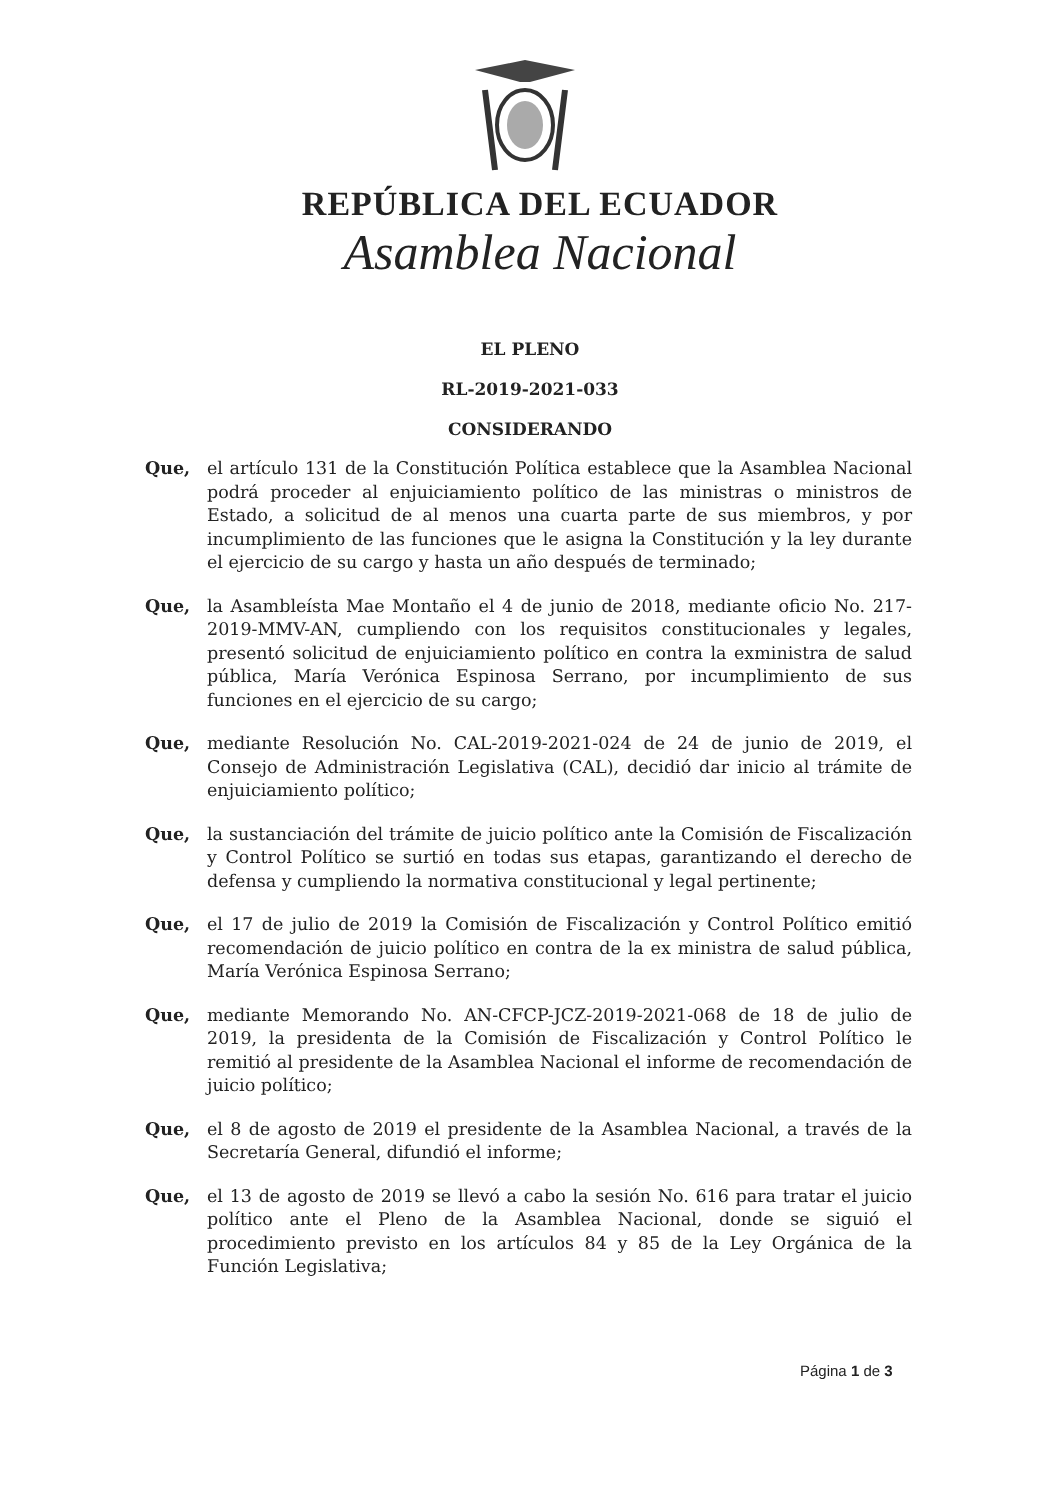REPÚBLICA DEL ECUADOR
Asamblea Nacional
EL PLENO
RL-2019-2021-033
CONSIDERANDO
Que, el artículo 131 de la Constitución Política establece que la Asamblea Nacional podrá proceder al enjuiciamiento político de las ministras o ministros de Estado, a solicitud de al menos una cuarta parte de sus miembros, y por incumplimiento de las funciones que le asigna la Constitución y la ley durante el ejercicio de su cargo y hasta un año después de terminado;
Que, la Asambleísta Mae Montaño el 4 de junio de 2018, mediante oficio No. 217-2019-MMV-AN, cumpliendo con los requisitos constitucionales y legales, presentó solicitud de enjuiciamiento político en contra la exministra de salud pública, María Verónica Espinosa Serrano, por incumplimiento de sus funciones en el ejercicio de su cargo;
Que, mediante Resolución No. CAL-2019-2021-024 de 24 de junio de 2019, el Consejo de Administración Legislativa (CAL), decidió dar inicio al trámite de enjuiciamiento político;
Que, la sustanciación del trámite de juicio político ante la Comisión de Fiscalización y Control Político se surtió en todas sus etapas, garantizando el derecho de defensa y cumpliendo la normativa constitucional y legal pertinente;
Que, el 17 de julio de 2019 la Comisión de Fiscalización y Control Político emitió recomendación de juicio político en contra de la ex ministra de salud pública, María Verónica Espinosa Serrano;
Que, mediante Memorando No. AN-CFCP-JCZ-2019-2021-068 de 18 de julio de 2019, la presidenta de la Comisión de Fiscalización y Control Político le remitió al presidente de la Asamblea Nacional el informe de recomendación de juicio político;
Que, el 8 de agosto de 2019 el presidente de la Asamblea Nacional, a través de la Secretaría General, difundió el informe;
Que, el 13 de agosto de 2019 se llevó a cabo la sesión No. 616 para tratar el juicio político ante el Pleno de la Asamblea Nacional, donde se siguió el procedimiento previsto en los artículos 84 y 85 de la Ley Orgánica de la Función Legislativa;
Página 1 de 3